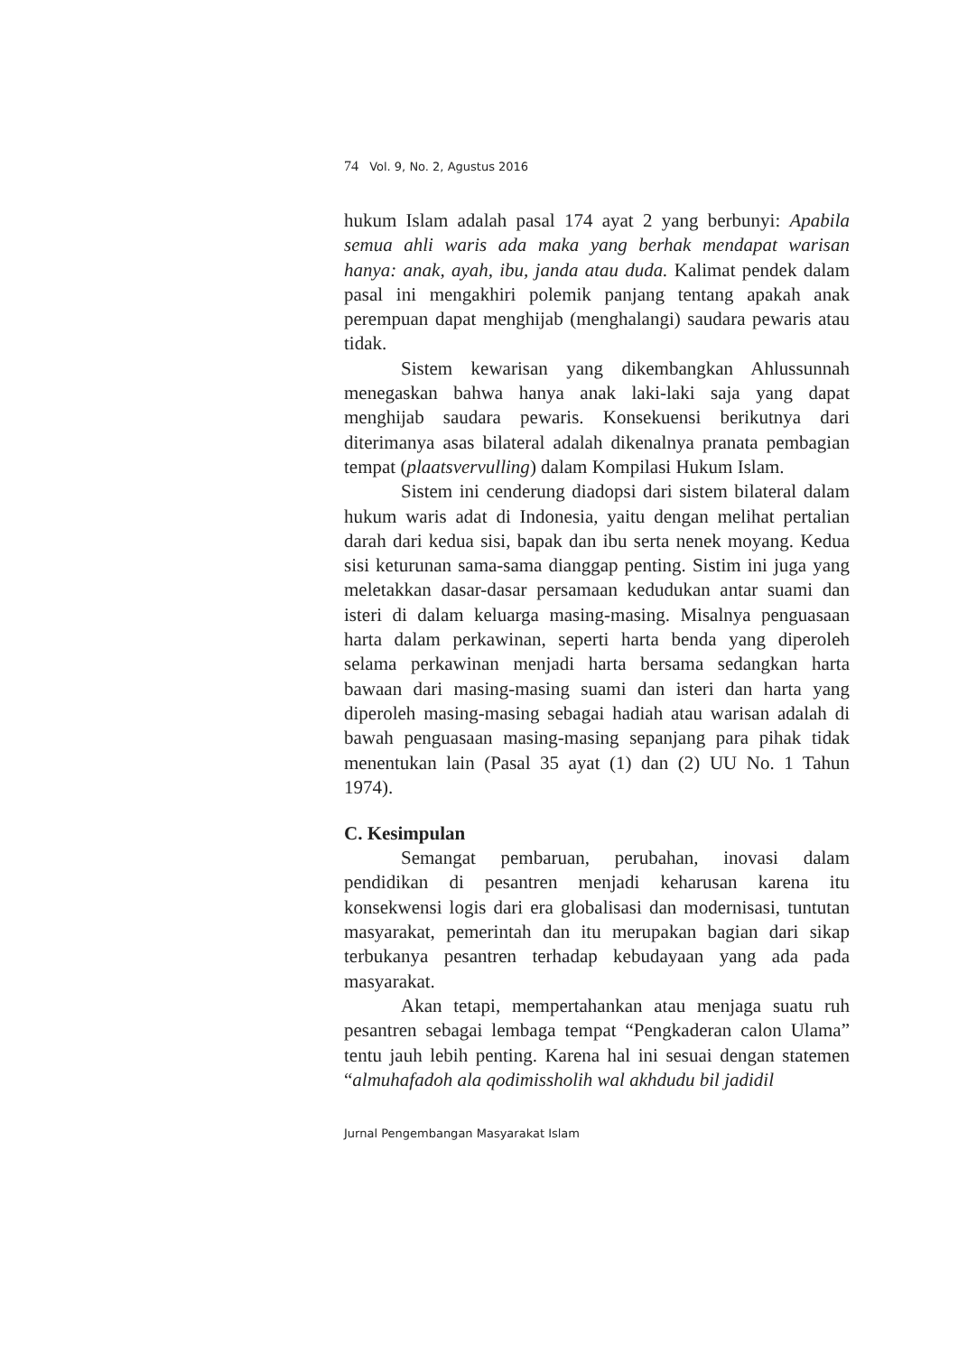74 Vol. 9, No. 2, Agustus 2016
hukum Islam adalah pasal 174 ayat 2 yang berbunyi: Apabila semua ahli waris ada maka yang berhak mendapat warisan hanya: anak, ayah, ibu, janda atau duda. Kalimat pendek dalam pasal ini mengakhiri polemik panjang tentang apakah anak perempuan dapat menghijab (menghalangi) saudara pewaris atau tidak.
Sistem kewarisan yang dikembangkan Ahlussunnah menegaskan bahwa hanya anak laki-laki saja yang dapat menghijab saudara pewaris. Konsekuensi berikutnya dari diterimanya asas bilateral adalah dikenalnya pranata pembagian tempat (plaatsvervulling) dalam Kompilasi Hukum Islam.
Sistem ini cenderung diadopsi dari sistem bilateral dalam hukum waris adat di Indonesia, yaitu dengan melihat pertalian darah dari kedua sisi, bapak dan ibu serta nenek moyang. Kedua sisi keturunan sama-sama dianggap penting. Sistim ini juga yang meletakkan dasar-dasar persamaan kedudukan antar suami dan isteri di dalam keluarga masing-masing. Misalnya penguasaan harta dalam perkawinan, seperti harta benda yang diperoleh selama perkawinan menjadi harta bersama sedangkan harta bawaan dari masing-masing suami dan isteri dan harta yang diperoleh masing-masing sebagai hadiah atau warisan adalah di bawah penguasaan masing-masing sepanjang para pihak tidak menentukan lain (Pasal 35 ayat (1) dan (2) UU No. 1 Tahun 1974).
C. Kesimpulan
Semangat pembaruan, perubahan, inovasi dalam pendidikan di pesantren menjadi keharusan karena itu konsekwensi logis dari era globalisasi dan modernisasi, tuntutan masyarakat, pemerintah dan itu merupakan bagian dari sikap terbukanya pesantren terhadap kebudayaan yang ada pada masyarakat.
Akan tetapi, mempertahankan atau menjaga suatu ruh pesantren sebagai lembaga tempat “Pengkaderan calon Ulama” tentu jauh lebih penting. Karena hal ini sesuai dengan statemen “almuhafadoh ala qodimissholih wal akhdudu bil jadidil
Jurnal Pengembangan Masyarakat Islam